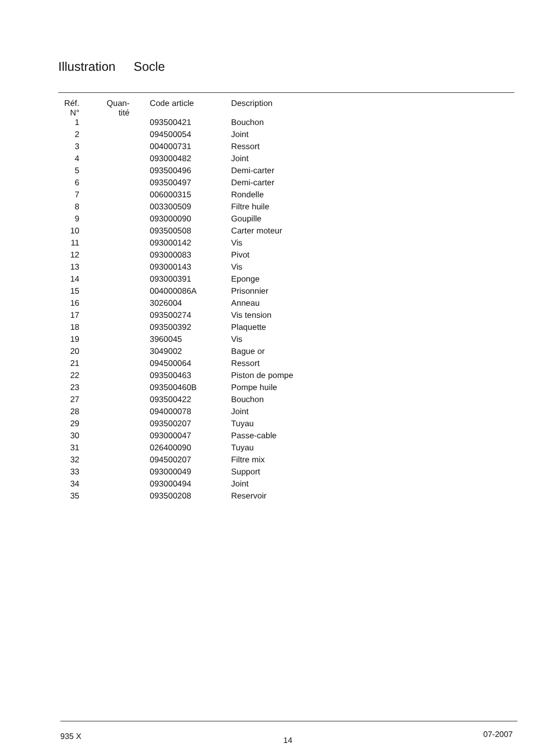Illustration Socle
| Réf. N° | Quan- tité | Code article | Description |
| --- | --- | --- | --- |
| 1 | | 093500421 | Bouchon |
| 2 | | 094500054 | Joint |
| 3 | | 004000731 | Ressort |
| 4 | | 093000482 | Joint |
| 5 | | 093500496 | Demi-carter |
| 6 | | 093500497 | Demi-carter |
| 7 | | 006000315 | Rondelle |
| 8 | | 003300509 | Filtre huile |
| 9 | | 093000090 | Goupille |
| 10 | | 093500508 | Carter moteur |
| 11 | | 093000142 | Vis |
| 12 | | 093000083 | Pivot |
| 13 | | 093000143 | Vis |
| 14 | | 093000391 | Eponge |
| 15 | | 004000086A | Prisonnier |
| 16 | | 3026004 | Anneau |
| 17 | | 093500274 | Vis tension |
| 18 | | 093500392 | Plaquette |
| 19 | | 3960045 | Vis |
| 20 | | 3049002 | Bague or |
| 21 | | 094500064 | Ressort |
| 22 | | 093500463 | Piston de pompe |
| 23 | | 093500460B | Pompe huile |
| 27 | | 093500422 | Bouchon |
| 28 | | 094000078 | Joint |
| 29 | | 093500207 | Tuyau |
| 30 | | 093000047 | Passe-cable |
| 31 | | 026400090 | Tuyau |
| 32 | | 094500207 | Filtre mix |
| 33 | | 093000049 | Support |
| 34 | | 093000494 | Joint |
| 35 | | 093500208 | Reservoir |
935 X 14
07-2007